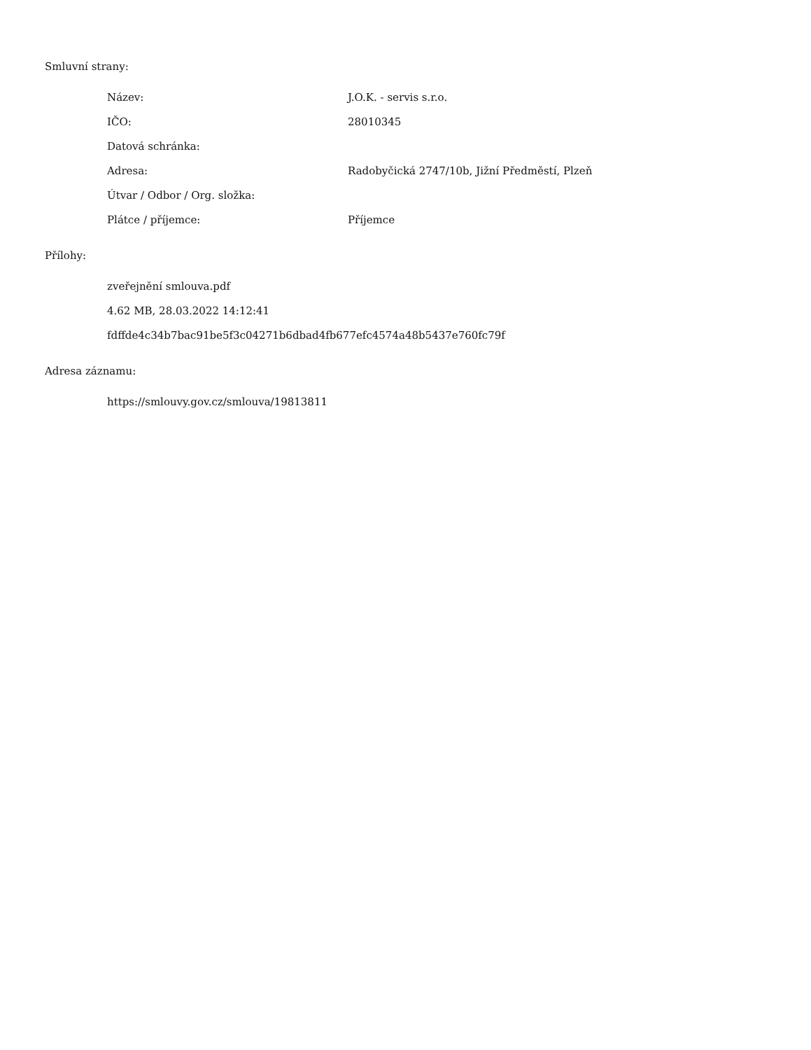Smluvní strany:
| Název: | J.O.K. - servis s.r.o. |
| IČO: | 28010345 |
| Datová schránka: | |
| Adresa: | Radobyčická 2747/10b, Jižní Předměstí, Plzeň |
| Útvar / Odbor / Org. složka: | |
| Plátce / příjemce: | Příjemce |
Přílohy:
zveřejnění smlouva.pdf
4.62 MB, 28.03.2022 14:12:41
fdffde4c34b7bac91be5f3c04271b6dbad4fb677efc4574a48b5437e760fc79f
Adresa záznamu:
https://smlouvy.gov.cz/smlouva/19813811